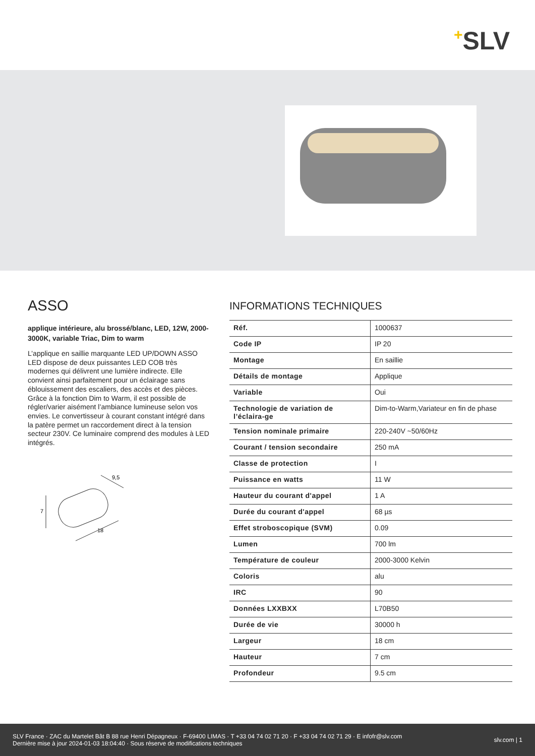+SLV
ASSO
applique intérieure, alu brossé/blanc, LED, 12W, 2000-3000K, variable Triac, Dim to warm
L’applique en saillie marquante LED UP/DOWN ASSO LED dispose de deux puissantes LED COB très modernes qui délivrent une lumière indirecte. Elle convient ainsi parfaitement pour un éclairage sans éblouissement des escaliers, des accès et des pièces. Grâce à la fonction Dim to Warm, il est possible de régler/varier aisément l’ambiance lumineuse selon vos envies. Le convertisseur à courant constant intégré dans la patère permet un raccordement direct à la tension secteur 230V. Ce luminaire comprend des modules à LED intégrés.
9,5
7
18
INFORMATIONS TECHNIQUES
| Réf. | 1000637 |
| Code IP | IP 20 |
| Montage | En saillie |
| Détails de montage | Applique |
| Variable | Oui |
| Technologie de variation de l’éclaira-ge | Dim-to-Warm,Variateur en fin de phase |
| Tension nominale primaire | 220-240V ~50/60Hz |
| Courant / tension secondaire | 250 mA |
| Classe de protection | I |
| Puissance en watts | 11 W |
| Hauteur du courant d'appel | 1 A |
| Durée du courant d'appel | 68 µs |
| Effet stroboscopique (SVM) | 0.09 |
| Lumen | 700 lm |
| Température de couleur | 2000-3000 Kelvin |
| Coloris | alu |
| IRC | 90 |
| Données LXXBXX | L70B50 |
| Durée de vie | 30000 h |
| Largeur | 18 cm |
| Hauteur | 7 cm |
| Profondeur | 9.5 cm |
SLV France · ZAC du Martelet Bât B 88 rue Henri Dépagneux · F-69400 LIMAS · T +33 04 74 02 71 20 · F +33 04 74 02 71 29 · E infofr@slv.com
Dernière mise à jour 2024-01-03 18:04:40 · Sous réserve de modifications techniques
slv.com | 1